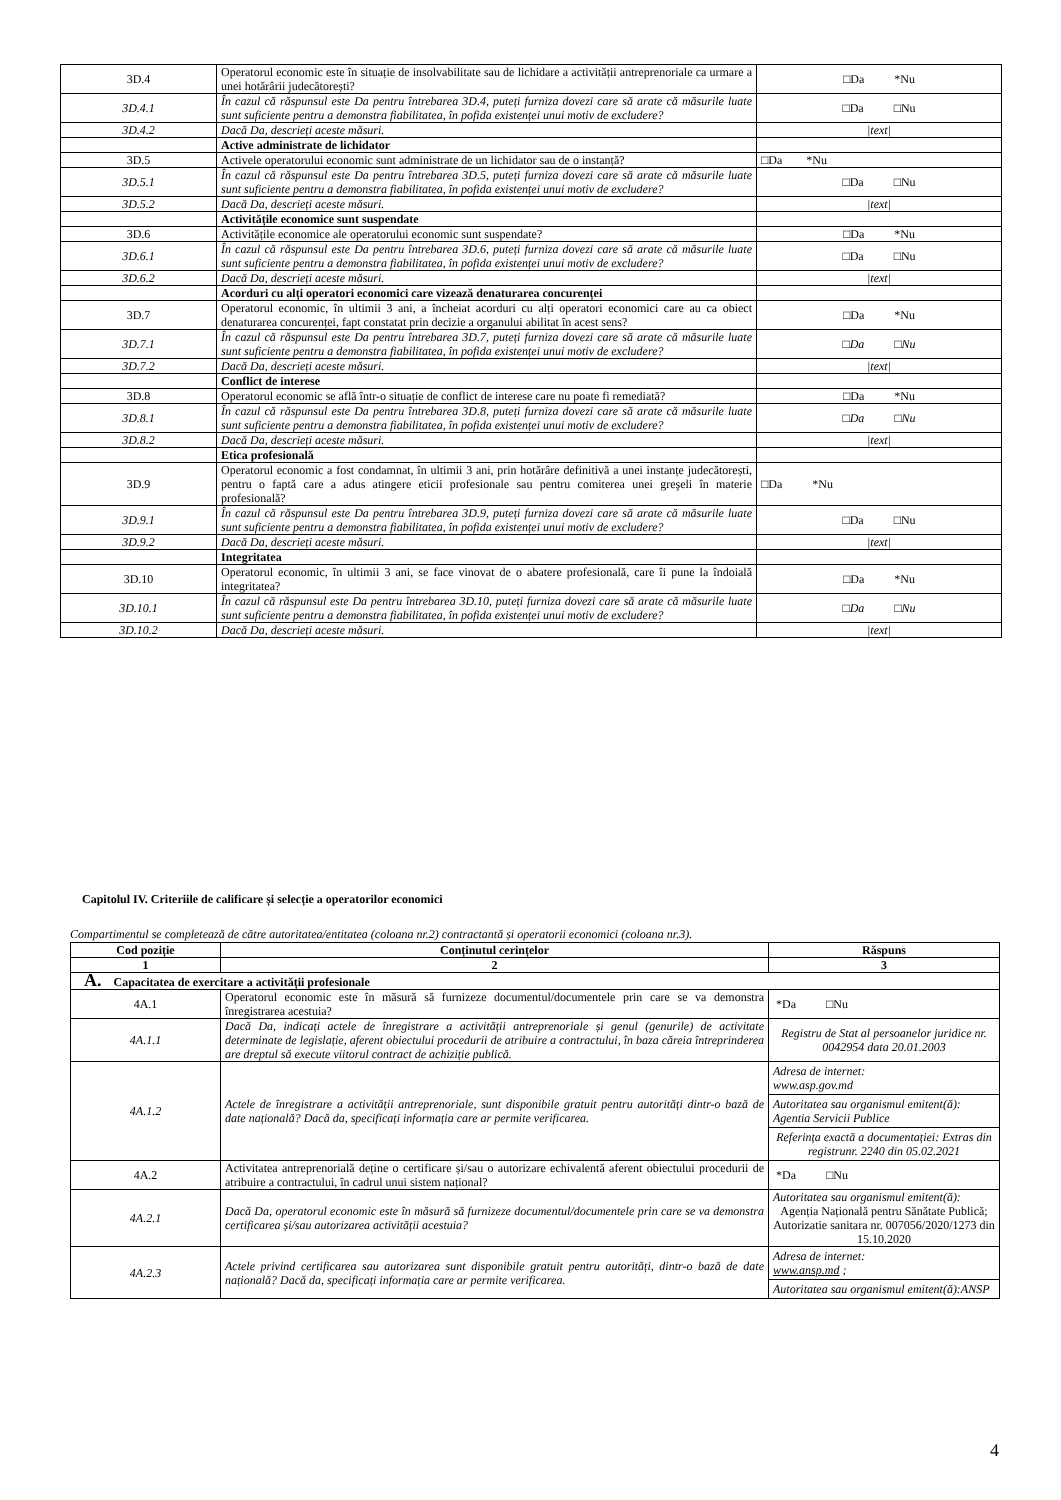| 3D.4 | Operatorul economic este în situație de insolvabilitate sau de lichidare a activității antreprenoriale ca urmare a unei hotărârii judecătorești? | □Da *Nu |
| 3D.4.1 | În cazul că răspunsul este Da pentru întrebarea 3D.4, puteți furniza dovezi care să arate că măsurile luate sunt suficiente pentru a demonstra fiabilitatea, în pofida existenței unui motiv de excludere? | □Da □Nu |
| 3D.4.2 | Dacă Da, descrieți aceste măsuri. | /text/ |
| | Active administrate de lichidator | |
| 3D.5 | Activele operatorului economic sunt administrate de un lichidator sau de o instanță? | □Da *Nu |
| 3D.5.1 | În cazul că răspunsul este Da pentru întrebarea 3D.5, puteți furniza dovezi care să arate că măsurile luate sunt suficiente pentru a demonstra fiabilitatea, în pofida existenței unui motiv de excludere? | □Da □Nu |
| 3D.5.2 | Dacă Da, descrieți aceste măsuri. | /text/ |
| | Activitățile economice sunt suspendate | |
| 3D.6 | Activitățile economice ale operatorului economic sunt suspendate? | □Da *Nu |
| 3D.6.1 | În cazul că răspunsul este Da pentru întrebarea 3D.6, puteți furniza dovezi care să arate că măsurile luate sunt suficiente pentru a demonstra fiabilitatea, în pofida existenței unui motiv de excludere? | □Da □Nu |
| 3D.6.2 | Dacă Da, descrieți aceste măsuri. | /text/ |
| | Acorduri cu alți operatori economici care vizează denaturarea concurenței | |
| 3D.7 | Operatorul economic, în ultimii 3 ani, a încheiat acorduri cu alți operatori economici care au ca obiect denaturarea concurenței, fapt constatat prin decizie a organului abilitat în acest sens? | □Da *Nu |
| 3D.7.1 | În cazul că răspunsul este Da pentru întrebarea 3D.7, puteți furniza dovezi care să arate că măsurile luate sunt suficiente pentru a demonstra fiabilitatea, în pofida existenței unui motiv de excludere? | □Da □Nu |
| 3D.7.2 | Dacă Da, descrieți aceste măsuri. | /text/ |
| | Conflict de interese | |
| 3D.8 | Operatorul economic se află într-o situație de conflict de interese care nu poate fi remediată? | □Da *Nu |
| 3D.8.1 | În cazul că răspunsul este Da pentru întrebarea 3D.8, puteți furniza dovezi care să arate că măsurile luate sunt suficiente pentru a demonstra fiabilitatea, în pofida existenței unui motiv de excludere? | □Da □Nu |
| 3D.8.2 | Dacă Da, descrieți aceste măsuri. | /text/ |
| | Etica profesională | |
| 3D.9 | Operatorul economic a fost condamnat, în ultimii 3 ani, prin hotărâre definitivă a unei instanțe judecătorești, pentru o faptă care a adus atingere eticii profesionale sau pentru comiterea unei greşeli în materie profesională? | □Da *Nu |
| 3D.9.1 | În cazul că răspunsul este Da pentru întrebarea 3D.9, puteți furniza dovezi care să arate că măsurile luate sunt suficiente pentru a demonstra fiabilitatea, în pofida existenței unui motiv de excludere? | □Da □Nu |
| 3D.9.2 | Dacă Da, descrieți aceste măsuri. | /text/ |
| | Integritatea | |
| 3D.10 | Operatorul economic, în ultimii 3 ani, se face vinovat de o abatere profesională, care îi pune la îndoială integritatea? | □Da *Nu |
| 3D.10.1 | În cazul că răspunsul este Da pentru întrebarea 3D.10, puteți furniza dovezi care să arate că măsurile luate sunt suficiente pentru a demonstra fiabilitatea, în pofida existenței unui motiv de excludere? | □Da □Nu |
| 3D.10.2 | Dacă Da, descrieți aceste măsuri. | /text/ |
Capitolul IV. Criteriile de calificare și selecție a operatorilor economici
Compartimentul se completează de către autoritatea/entitatea (coloana nr.2) contractantă și operatorii economici (coloana nr.3).
| Cod poziție | Conținutul cerințelor | Răspuns |
| --- | --- | --- |
| 1 | 2 | 3 |
| A. Capacitatea de exercitare a activității profesionale | | |
| 4A.1 | Operatorul economic este în măsură să furnizeze documentul/documentele prin care se va demonstra înregistrarea acestuia? | *Da □Nu |
| 4A.1.1 | Dacă Da, indicați actele de înregistrare a activității antreprenoriale și genul (genurile) de activitate determinate de legislație, aferent obiectului procedurii de atribuire a contractului, în baza căreia întreprinderea are dreptul să execute viitorul contract de achiziție publică. | Registru de Stat al persoanelor juridice nr. 0042954 data 20.01.2003 |
| 4A.1.2 | Actele de înregistrare a activității antreprenoriale, sunt disponibile gratuit pentru autorități dintr-o bază de date națională? Dacă da, specificați informația care ar permite verificarea. | Adresa de internet: www.asp.gov.md Autoritatea sau organismul emitent(ă): Agentia Servicii Publice Referința exactă a documentației: Extras din registrunr. 2240 din 05.02.2021 |
| 4A.2 | Activitatea antreprenorială deține o certificare și/sau o autorizare echivalentă aferent obiectului procedurii de atribuire a contractului, în cadrul unui sistem național? | *Da □Nu |
| 4A.2.1 | Dacă Da, operatorul economic este în măsură să furnizeze documentul/documentele prin care se va demonstra certificarea și/sau autorizarea activității acestuia? | Autoritatea sau organismul emitent(ă): Agenția Națională pentru Sănătate Publică; Autorizatie sanitara nr. 007056/2020/1273 din 15.10.2020 |
| 4A.2.3 | Actele privind certificarea sau autorizarea sunt disponibile gratuit pentru autorități, dintr-o bază de date națională? Dacă da, specificați informația care ar permite verificarea. | Adresa de internet: www.ansp.md ; Autoritatea sau organismul emitent(ă):ANSP |
4